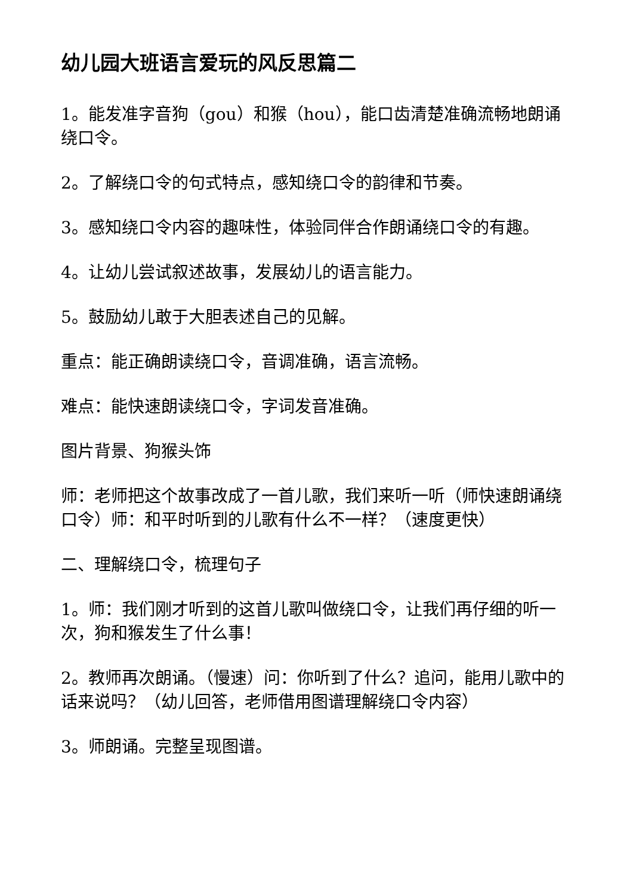幼儿园大班语言爱玩的风反思篇二
1。能发准字音狗（gou）和猴（hou），能口齿清楚准确流畅地朗诵绕口令。
2。了解绕口令的句式特点，感知绕口令的韵律和节奏。
3。感知绕口令内容的趣味性，体验同伴合作朗诵绕口令的有趣。
4。让幼儿尝试叙述故事，发展幼儿的语言能力。
5。鼓励幼儿敢于大胆表述自己的见解。
重点：能正确朗读绕口令，音调准确，语言流畅。
难点：能快速朗读绕口令，字词发音准确。
图片背景、狗猴头饰
师：老师把这个故事改成了一首儿歌，我们来听一听（师快速朗诵绕口令）师：和平时听到的儿歌有什么不一样？（速度更快）
二、理解绕口令，梳理句子
1。师：我们刚才听到的这首儿歌叫做绕口令，让我们再仔细的听一次，狗和猴发生了什么事！
2。教师再次朗诵。（慢速）问：你听到了什么？追问，能用儿歌中的话来说吗？（幼儿回答，老师借用图谱理解绕口令内容）
3。师朗诵。完整呈现图谱。